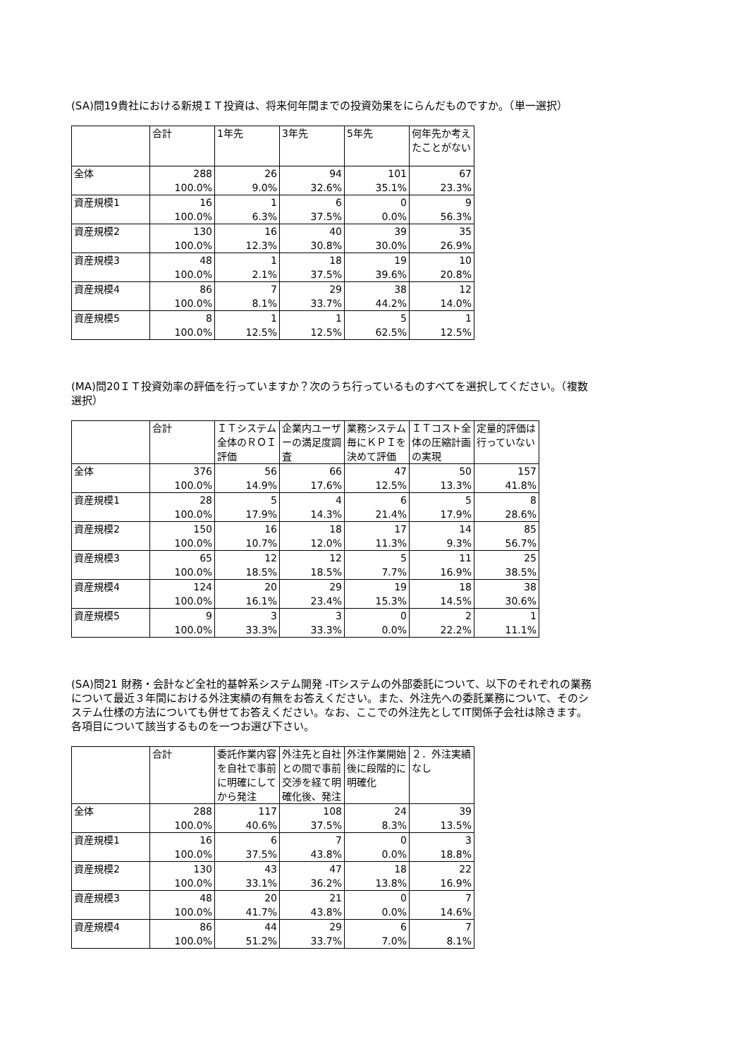(SA)問19貴社における新規ＩＴ投資は、将来何年間までの投資効果をにらんだものですか。（単一選択）
| | 合計 | 1年先 | 3年先 | 5年先 | 何年先か考えたことがない |
| --- | --- | --- | --- | --- | --- |
| 全体 | 288 100.0% | 26 9.0% | 94 32.6% | 101 35.1% | 67 23.3% |
| 資産規模1 | 16 100.0% | 1 6.3% | 6 37.5% | 0 0.0% | 9 56.3% |
| 資産規模2 | 130 100.0% | 16 12.3% | 40 30.8% | 39 30.0% | 35 26.9% |
| 資産規模3 | 48 100.0% | 1 2.1% | 18 37.5% | 19 39.6% | 10 20.8% |
| 資産規模4 | 86 100.0% | 7 8.1% | 29 33.7% | 38 44.2% | 12 14.0% |
| 資産規模5 | 8 100.0% | 1 12.5% | 1 12.5% | 5 62.5% | 1 12.5% |
(MA)問20ＩＴ投資効率の評価を行っていますか？次のうち行っているものすべてを選択してください。（複数選択）
| | 合計 | ＩＴシステム全体のＲＯＩ評価 | 企業内ユーザーの満足度調査 | 業務システム毎にＫＰＩを決めて評価 | ＩＴコスト全体の圧縮計画の実現 | 定量的評価は行っていない |
| --- | --- | --- | --- | --- | --- | --- |
| 全体 | 376 100.0% | 56 14.9% | 66 17.6% | 47 12.5% | 50 13.3% | 157 41.8% |
| 資産規模1 | 28 100.0% | 5 17.9% | 4 14.3% | 6 21.4% | 5 17.9% | 8 28.6% |
| 資産規模2 | 150 100.0% | 16 10.7% | 18 12.0% | 17 11.3% | 14 9.3% | 85 56.7% |
| 資産規模3 | 65 100.0% | 12 18.5% | 12 18.5% | 5 7.7% | 11 16.9% | 25 38.5% |
| 資産規模4 | 124 100.0% | 20 16.1% | 29 23.4% | 19 15.3% | 18 14.5% | 38 30.6% |
| 資産規模5 | 9 100.0% | 3 33.3% | 3 33.3% | 0 0.0% | 2 22.2% | 1 11.1% |
(SA)問21 財務・会計など全社的基幹系システム開発 -ITシステムの外部委託について、以下のそれぞれの業務について最近３年間における外注実績の有無をお答えください。また、外注先への委託業務について、そのシステム仕様の方法についても併せてお答えください。なお、ここでの外注先としてIT関係子会社は除きます。各項目について該当するものを一つお選び下さい。
| | 合計 | 委託作業内容を自社で事前に明確にしてから発注 | 外注先と自社との間で事前交渉を経て明確化後、発注 | 外注作業開始後に段階的に明確化 | ２．外注実績なし |
| --- | --- | --- | --- | --- | --- |
| 全体 | 288 100.0% | 117 40.6% | 108 37.5% | 24 8.3% | 39 13.5% |
| 資産規模1 | 16 100.0% | 6 37.5% | 7 43.8% | 0 0.0% | 3 18.8% |
| 資産規模2 | 130 100.0% | 43 33.1% | 47 36.2% | 18 13.8% | 22 16.9% |
| 資産規模3 | 48 100.0% | 20 41.7% | 21 43.8% | 0 0.0% | 7 14.6% |
| 資産規模4 | 86 100.0% | 44 51.2% | 29 33.7% | 6 7.0% | 7 8.1% |